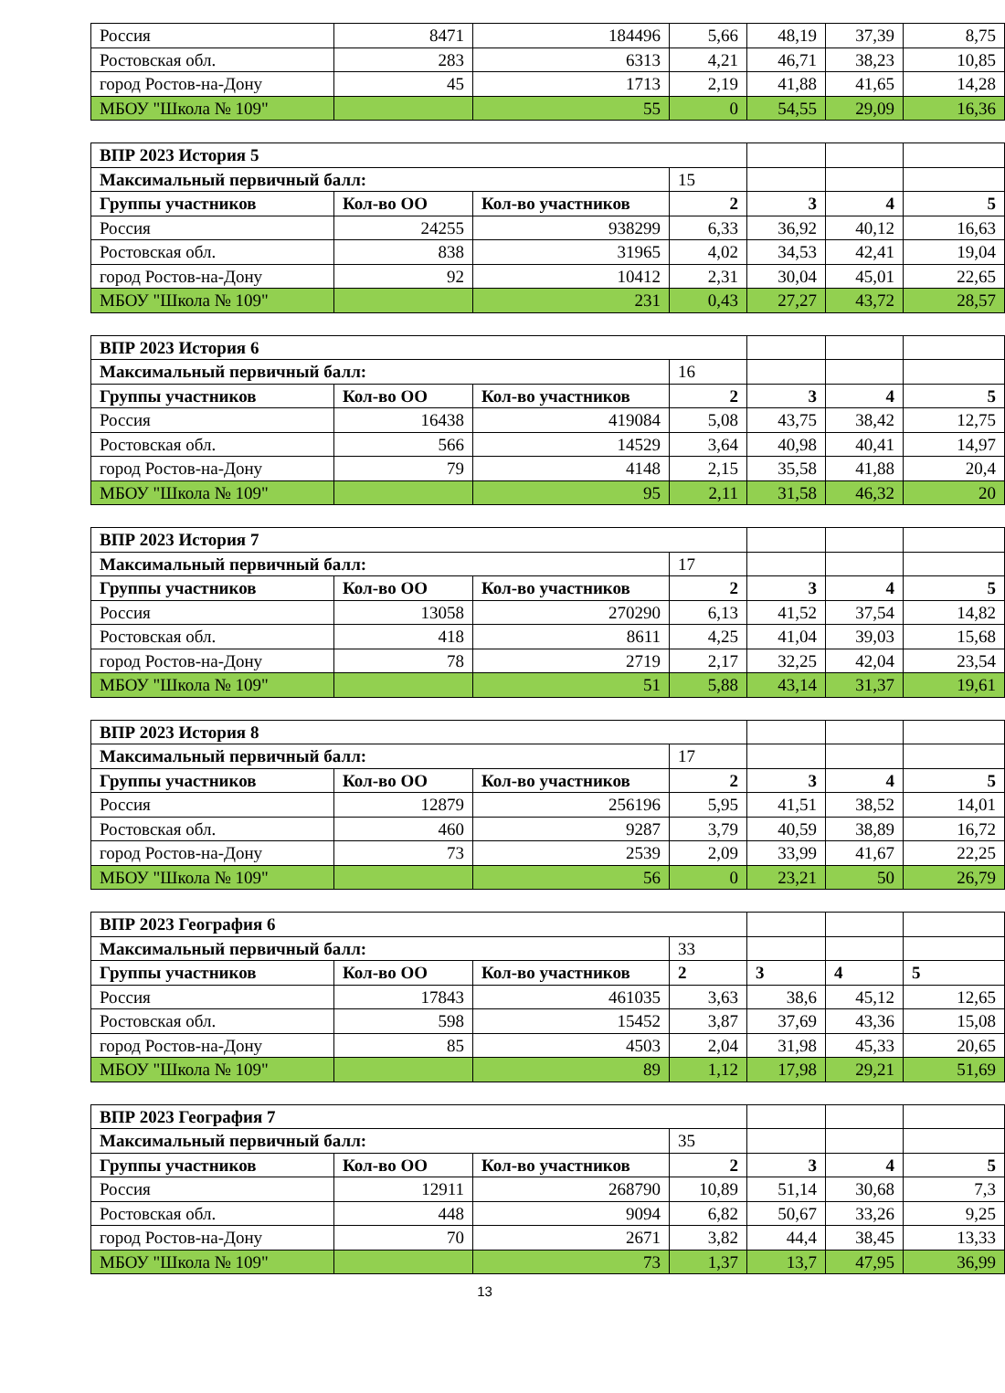| Россия | 8471 | 184496 | 5,66 | 48,19 | 37,39 | 8,75 |
| Ростовская обл. | 283 | 6313 | 4,21 | 46,71 | 38,23 | 10,85 |
| город Ростов-на-Дону | 45 | 1713 | 2,19 | 41,88 | 41,65 | 14,28 |
| МБОУ "Школа № 109" | | 55 | 0 | 54,55 | 29,09 | 16,36 |
| ВПР 2023 История 5 | | | | | | |
| Максимальный первичный балл: | | | 15 | | | |
| Группы участников | Кол-во ОО | Кол-во участников | 2 | 3 | 4 | 5 |
| Россия | 24255 | 938299 | 6,33 | 36,92 | 40,12 | 16,63 |
| Ростовская обл. | 838 | 31965 | 4,02 | 34,53 | 42,41 | 19,04 |
| город Ростов-на-Дону | 92 | 10412 | 2,31 | 30,04 | 45,01 | 22,65 |
| МБОУ "Школа № 109" | | 231 | 0,43 | 27,27 | 43,72 | 28,57 |
| ВПР 2023 История 6 | | | | | | |
| Максимальный первичный балл: | | | 16 | | | |
| Группы участников | Кол-во ОО | Кол-во участников | 2 | 3 | 4 | 5 |
| Россия | 16438 | 419084 | 5,08 | 43,75 | 38,42 | 12,75 |
| Ростовская обл. | 566 | 14529 | 3,64 | 40,98 | 40,41 | 14,97 |
| город Ростов-на-Дону | 79 | 4148 | 2,15 | 35,58 | 41,88 | 20,4 |
| МБОУ "Школа № 109" | | 95 | 2,11 | 31,58 | 46,32 | 20 |
| ВПР 2023 История 7 | | | | | | |
| Максимальный первичный балл: | | | 17 | | | |
| Группы участников | Кол-во ОО | Кол-во участников | 2 | 3 | 4 | 5 |
| Россия | 13058 | 270290 | 6,13 | 41,52 | 37,54 | 14,82 |
| Ростовская обл. | 418 | 8611 | 4,25 | 41,04 | 39,03 | 15,68 |
| город Ростов-на-Дону | 78 | 2719 | 2,17 | 32,25 | 42,04 | 23,54 |
| МБОУ "Школа № 109" | | 51 | 5,88 | 43,14 | 31,37 | 19,61 |
| ВПР 2023 История 8 | | | | | | |
| Максимальный первичный балл: | | | 17 | | | |
| Группы участников | Кол-во ОО | Кол-во участников | 2 | 3 | 4 | 5 |
| Россия | 12879 | 256196 | 5,95 | 41,51 | 38,52 | 14,01 |
| Ростовская обл. | 460 | 9287 | 3,79 | 40,59 | 38,89 | 16,72 |
| город Ростов-на-Дону | 73 | 2539 | 2,09 | 33,99 | 41,67 | 22,25 |
| МБОУ "Школа № 109" | | 56 | 0 | 23,21 | 50 | 26,79 |
| ВПР 2023 География 6 | | | | | | |
| Максимальный первичный балл: | | | 33 | | | |
| Группы участников | Кол-во ОО | Кол-во участников | 2 | 3 | 4 | 5 |
| Россия | 17843 | 461035 | 3,63 | 38,6 | 45,12 | 12,65 |
| Ростовская обл. | 598 | 15452 | 3,87 | 37,69 | 43,36 | 15,08 |
| город Ростов-на-Дону | 85 | 4503 | 2,04 | 31,98 | 45,33 | 20,65 |
| МБОУ "Школа № 109" | | 89 | 1,12 | 17,98 | 29,21 | 51,69 |
| ВПР 2023 География 7 | | | | | | |
| Максимальный первичный балл: | | | 35 | | | |
| Группы участников | Кол-во ОО | Кол-во участников | 2 | 3 | 4 | 5 |
| Россия | 12911 | 268790 | 10,89 | 51,14 | 30,68 | 7,3 |
| Ростовская обл. | 448 | 9094 | 6,82 | 50,67 | 33,26 | 9,25 |
| город Ростов-на-Дону | 70 | 2671 | 3,82 | 44,4 | 38,45 | 13,33 |
| МБОУ "Школа № 109" | | 73 | 1,37 | 13,7 | 47,95 | 36,99 |
13